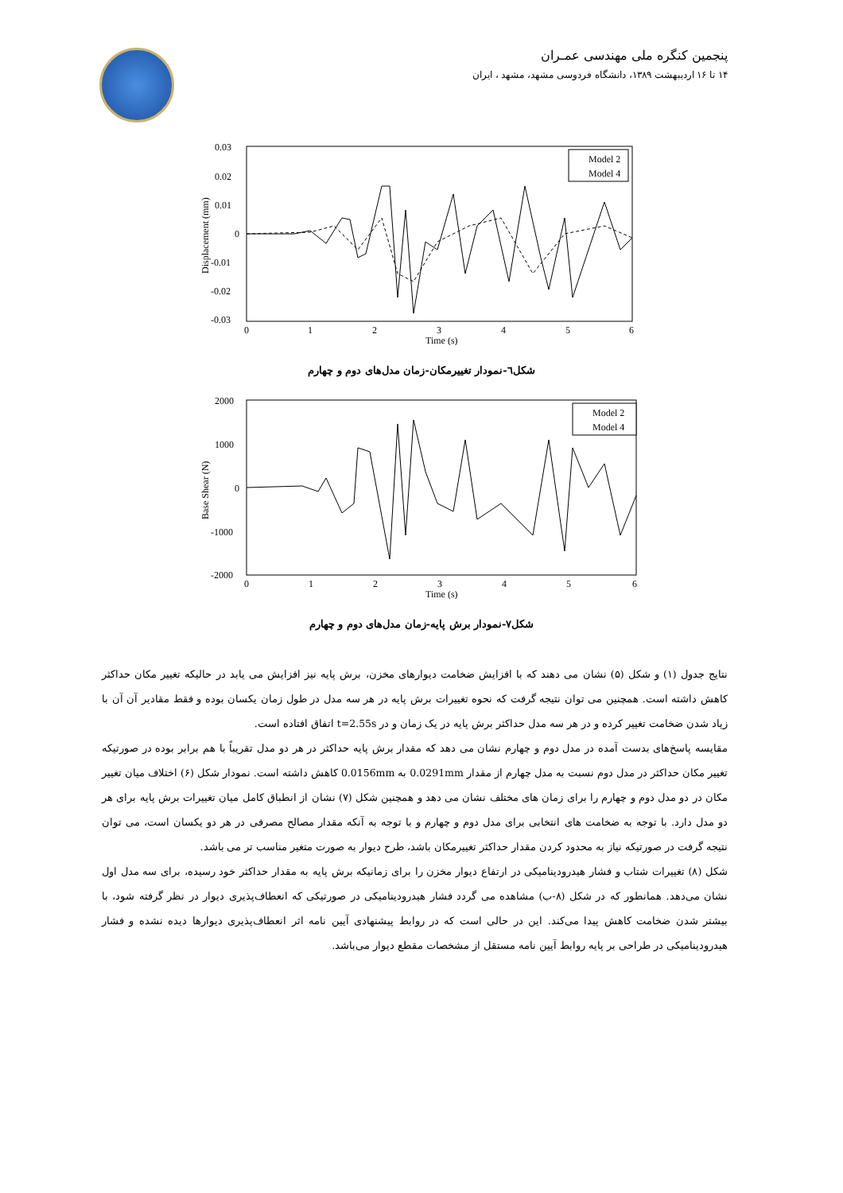پنجمین کنگره ملی مهندسی عمـران
۱۴ تا ۱۶ اردیبهشت ۱۳۸۹، دانشگاه فردوسی مشهد، مشهد ، ایران
0.03
0.02
0.01
0
-0.01
-0.02
-0.03
0
1
2
3
4
5
6
Time (s)
Displacement (mm)
Model 2
Model 4
شکل٦-نمودار تغییرمکان-زمان مدل‌های دوم و چهارم
2000
1000
0
-1000
-2000
0
1
2
3
4
5
6
Time (s)
Base Shear (N)
Model 2
Model 4
شکل۷-نمودار برش پایه-زمان مدل‌های دوم و چهارم
نتایج جدول (۱) و شکل (۵) نشان می دهند که با افزایش ضخامت دیوارهای مخزن، برش پایه نیز افزایش می یابد در حالیکه تغییر مکان حداکثر کاهش داشته است. همچنین می توان نتیجه گرفت که نحوه تغییرات برش پایه در هر سه مدل در طول زمان یکسان بوده و فقط مقادیر آن آن با زیاد شدن ضخامت تغییر کرده و در هر سه مدل حداکثر برش پایه در یک زمان و در t=2.55s اتفاق افتاده است.
مقایسه پاسخ‌های بدست آمده در مدل دوم و چهارم نشان می دهد که مقدار برش پایه حداکثر در هر دو مدل تقریباً با هم برابر بوده در صورتیکه تغییر مکان حداکثر در مدل دوم نسبت به مدل چهارم از مقدار 0.0291mm به 0.0156mm کاهش داشته است. نمودار شکل (۶) اختلاف میان تغییر مکان در دو مدل دوم و چهارم را برای زمان های مختلف نشان می دهد و همچنین شکل (۷) نشان از انطباق کامل میان تغییرات برش پایه برای هر دو مدل دارد. با توجه به ضخامت های انتخابی برای مدل دوم و چهارم و با توجه به آنکه مقدار مصالح مصرفی در هر دو یکسان است، می توان نتیجه گرفت در صورتیکه نیاز به محدود کردن مقدار حداکثر تغییرمکان باشد، طرح دیوار به صورت متغیر مناسب تر می باشد.
شکل (۸) تغییرات شتاب و فشار هیدرودینامیکی در ارتفاع دیوار مخزن را برای زمانیکه برش پایه به مقدار حداکثر خود رسیده، برای سه مدل اول نشان می‌دهد. همانطور که در شکل (۸-ب) مشاهده می گردد فشار هیدرودینامیکی در صورتیکی که انعطاف‌پذیری دیوار در نظر گرفته شود، با بیشتر شدن ضخامت کاهش پیدا می‌کند. این در حالی است که در روابط پیشنهادی آیین نامه اثر انعطاف‌پذیری دیوارها دیده نشده و فشار هیدرودینامیکی در طراحی بر پایه روابط آیین نامه مستقل از مشخصات مقطع دیوار می‌باشد.